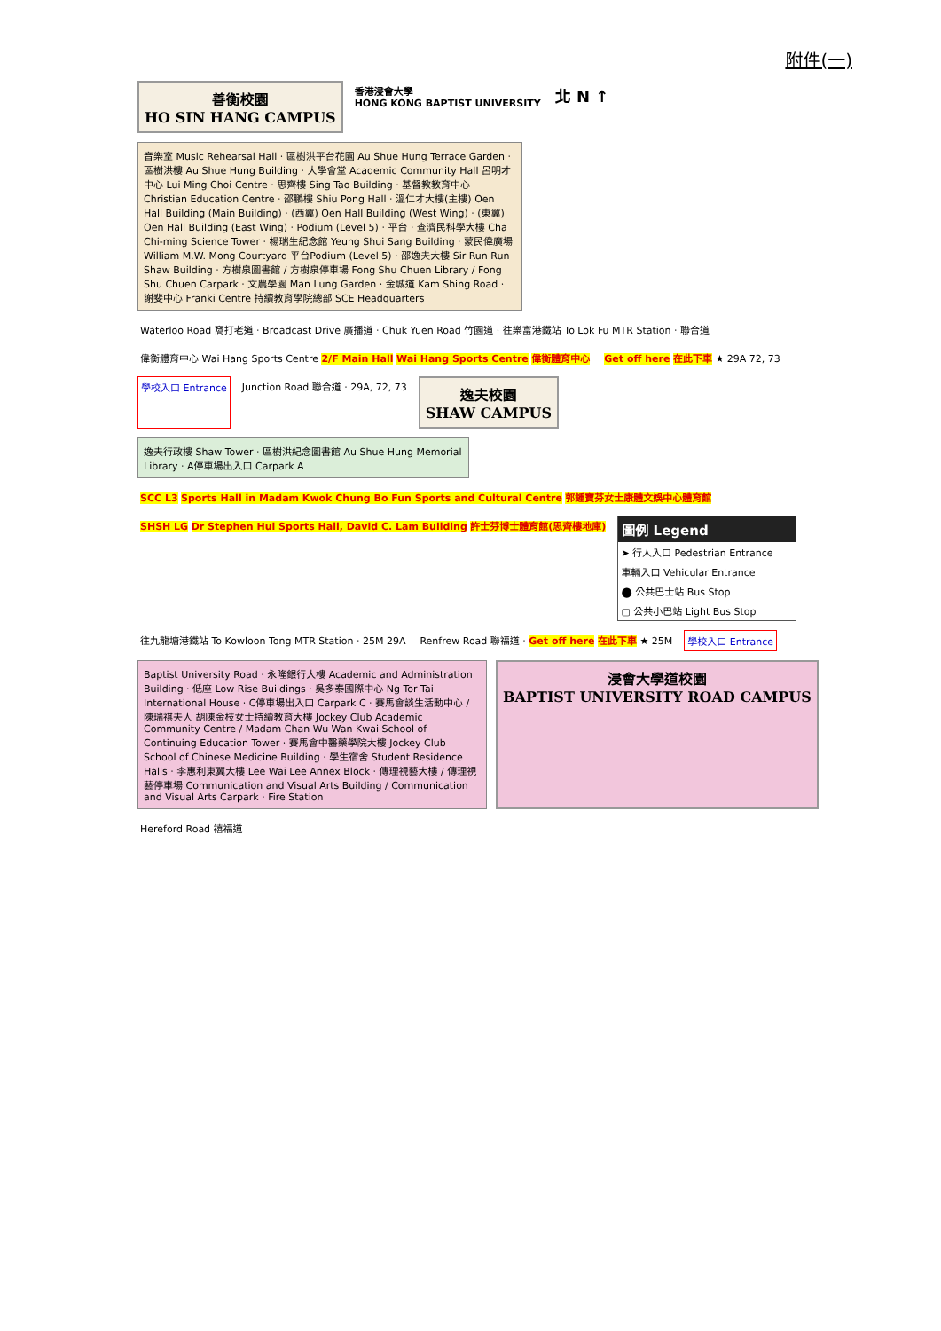附件(一)
善衡校園
HO SIN HANG CAMPUS
香港浸會大學
HONG KONG BAPTIST UNIVERSITY
北 N ↑
音樂室 Music Rehearsal Hall · 區樹洪平台花園 Au Shue Hung Terrace Garden · 區樹洪樓 Au Shue Hung Building · 大學會堂 Academic Community Hall 呂明才中心 Lui Ming Choi Centre · 思齊樓 Sing Tao Building · 基督教教育中心 Christian Education Centre · 邵鵬樓 Shiu Pong Hall · 溫仁才大樓(主樓) Oen Hall Building (Main Building) · (西翼) Oen Hall Building (West Wing) · (東翼) Oen Hall Building (East Wing) · Podium (Level 5) · 平台 · 查濟民科學大樓 Cha Chi-ming Science Tower · 楊瑞生紀念館 Yeung Shui Sang Building · 蒙民偉廣場 William M.W. Mong Courtyard 平台Podium (Level 5) · 邵逸夫大樓 Sir Run Run Shaw Building · 方樹泉圖書館 / 方樹泉停車場 Fong Shu Chuen Library / Fong Shu Chuen Carpark · 文農學園 Man Lung Garden · 金城道 Kam Shing Road · 謝斐中心 Franki Centre 持續教育學院總部 SCE Headquarters
Waterloo Road 窩打老道 · Broadcast Drive 廣播道 · Chuk Yuen Road 竹園道 · 往樂富港鐵站 To Lok Fu MTR Station · 聯合道
偉衡體育中心 Wai Hang Sports Centre 2/F Main Hall Wai Hang Sports Centre 偉衡體育中心
Get off here 在此下車 ★ 29A 72, 73
學校入口 Entrance
Junction Road 聯合道 · 29A, 72, 73
逸夫校園
SHAW CAMPUS
逸夫行政樓 Shaw Tower · 區樹洪紀念圖書館 Au Shue Hung Memorial Library · A停車場出入口 Carpark A
SCC L3 Sports Hall in Madam Kwok Chung Bo Fun Sports and Cultural Centre 郭鍾寶芬女士康體文娛中心體育館
SHSH LG Dr Stephen Hui Sports Hall, David C. Lam Building 許士芬博士體育館(思齊樓地庫)
圖例 Legend
➤ 行人入口 Pedestrian Entrance
車輛入口 Vehicular Entrance
⬤ 公共巴士站 Bus Stop
▢ 公共小巴站 Light Bus Stop
往九龍塘港鐵站 To Kowloon Tong MTR Station · 25M 29A
Renfrew Road 聯福道 · Get off here 在此下車 ★ 25M
學校入口 Entrance
Baptist University Road · 永隆銀行大樓 Academic and Administration Building · 低座 Low Rise Buildings · 吳多泰國際中心 Ng Tor Tai International House · C停車場出入口 Carpark C · 賽馬會談生活動中心 / 陳瑞祺夫人 胡陳金枝女士持續教育大樓 Jockey Club Academic Community Centre / Madam Chan Wu Wan Kwai School of Continuing Education Tower · 賽馬會中醫藥學院大樓 Jockey Club School of Chinese Medicine Building · 學生宿舍 Student Residence Halls · 李惠利東翼大樓 Lee Wai Lee Annex Block · 傳理視藝大樓 / 傳理視藝停車場 Communication and Visual Arts Building / Communication and Visual Arts Carpark · Fire Station
浸會大學道校園
BAPTIST UNIVERSITY ROAD CAMPUS
Hereford Road 禧福道